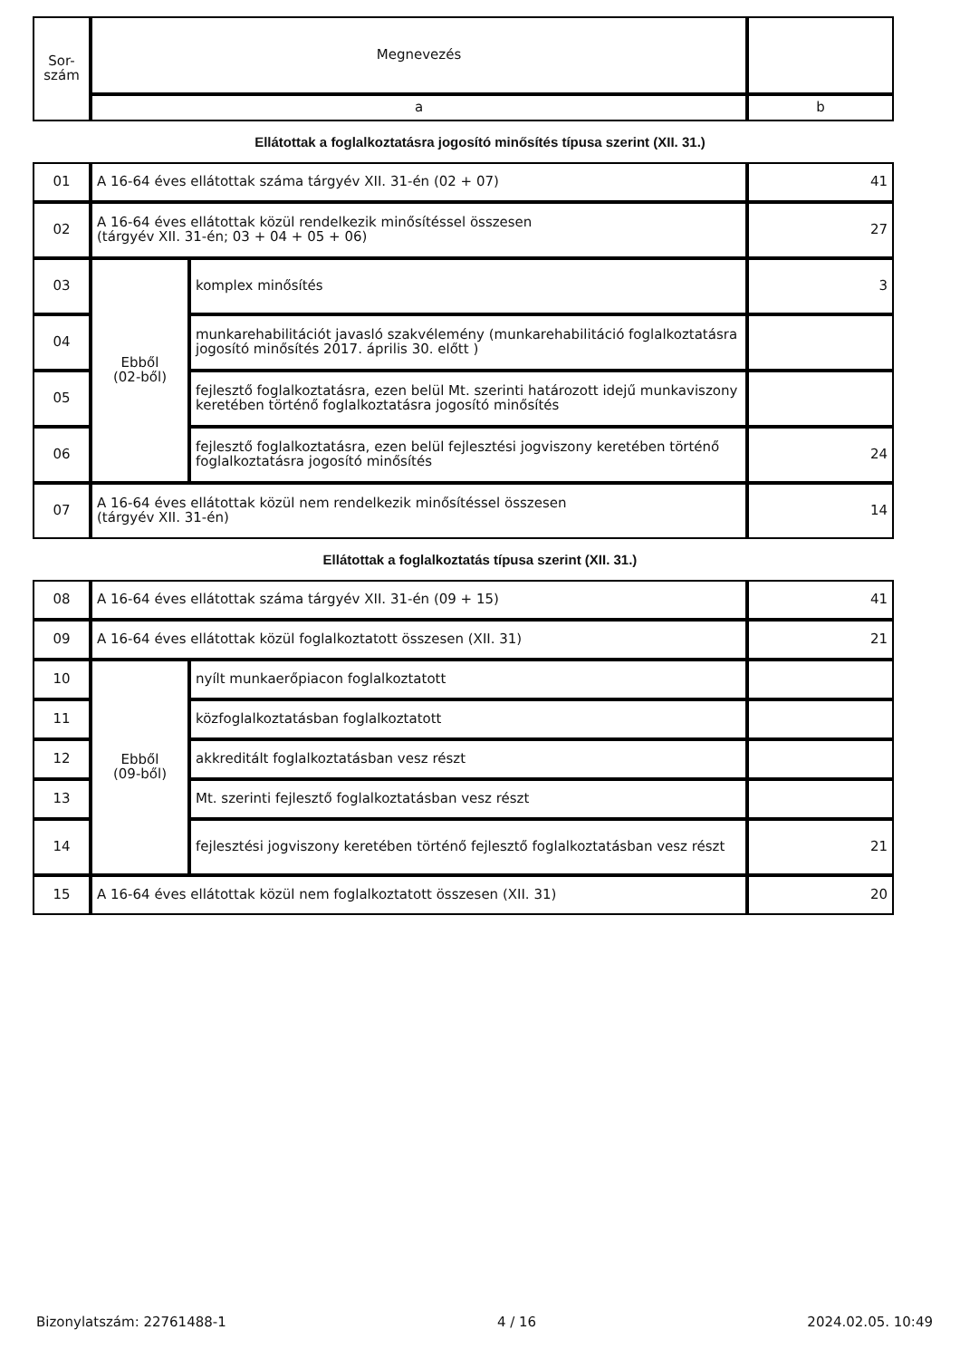| Sor- szám | Megnevezés | |
| --- | --- | --- |
| | a | b |
Ellátottak a foglalkoztatásra jogosító minősítés típusa szerint (XII. 31.)
| 01 | A 16-64 éves ellátottak száma tárgyév XII. 31-én (02 + 07) | | 41 |
| 02 | A 16-64 éves ellátottak közül rendelkezik minősítéssel összesen (tárgyév XII. 31-én; 03 + 04 + 05 + 06) | | 27 |
| 03 | Ebből (02-ből) | komplex minősítés | 3 |
| 04 | | munkarehabilitációt javasló szakvélemény (munkarehabilitáció foglalkoztatásra jogosító minősítés 2017. április 30. előtt ) | |
| 05 | | fejlesztő foglalkoztatásra, ezen belül Mt. szerinti határozott idejű munkaviszony keretében történő foglalkoztatásra jogosító minősítés | |
| 06 | | fejlesztő foglalkoztatásra, ezen belül fejlesztési jogviszony keretében történő foglalkoztatásra jogosító minősítés | 24 |
| 07 | A 16-64 éves ellátottak közül nem rendelkezik minősítéssel összesen (tárgyév XII. 31-én) | | 14 |
Ellátottak a foglalkoztatás típusa szerint (XII. 31.)
| 08 | A 16-64 éves ellátottak száma tárgyév XII. 31-én (09 + 15) | | 41 |
| 09 | A 16-64 éves ellátottak közül foglalkoztatott összesen (XII. 31) | | 21 |
| 10 | Ebből (09-ből) | nyílt munkaerőpiacon foglalkoztatott | |
| 11 | | közfoglalkoztatásban foglalkoztatott | |
| 12 | | akkreditált foglalkoztatásban vesz részt | |
| 13 | | Mt. szerinti fejlesztő foglalkoztatásban vesz részt | |
| 14 | | fejlesztési jogviszony keretében történő fejlesztő foglalkoztatásban vesz részt | 21 |
| 15 | A 16-64 éves ellátottak közül nem foglalkoztatott összesen (XII. 31) | | 20 |
Bizonylatszám: 22761488-1 4 / 16 2024.02.05. 10:49